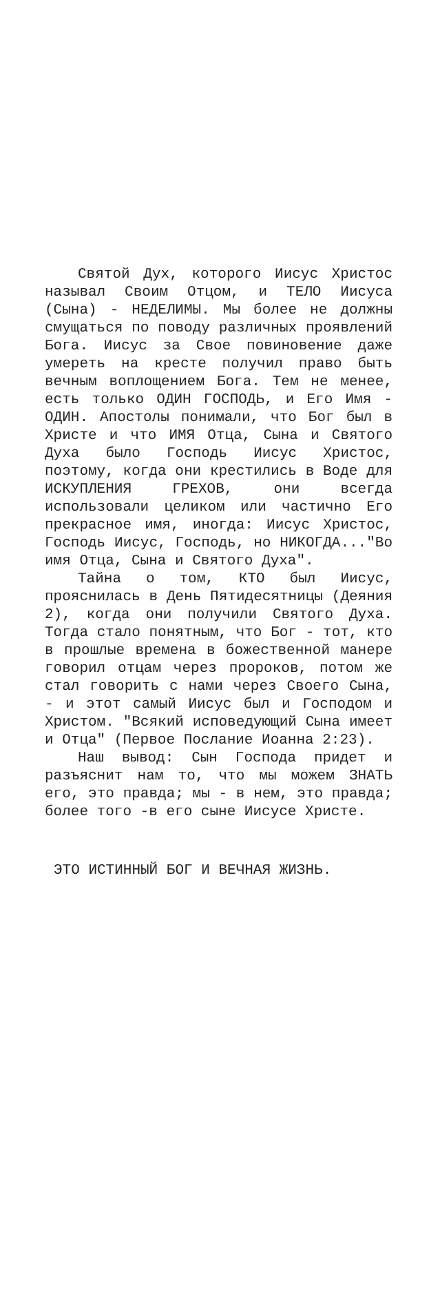Святой Дух, которого Иисус Христос называл Своим Отцом, и ТЕЛО Иисуса (Сына) - НЕДЕЛИМЫ. Мы более не должны смущаться по поводу различных проявлений Бога. Иисус за Свое повиновение даже умереть на кресте получил право быть вечным воплощением Бога. Тем не менее, есть только ОДИН ГОСПОДЬ, и Его Имя - ОДИН. Апостолы понимали, что Бог был в Христе и что ИМЯ Отца, Сына и Святого Духа было Господь Иисус Христос, поэтому, когда они крестились в Воде для ИСКУПЛЕНИЯ ГРЕХОВ, они всегда использовали целиком или частично Его прекрасное имя, иногда: Иисус Христос, Господь Иисус, Господь, но НИКОГДА..."Во имя Отца, Сына и Святого Духа".
Тайна о том, КТО был Иисус, прояснилась в День Пятидесятницы (Деяния 2), когда они получили Святого Духа. Тогда стало понятным, что Бог - тот, кто в прошлые времена в божественной манере говорил отцам через пророков, потом же стал говорить с нами через Своего Сына, - и этот самый Иисус был и Господом и Христом. "Всякий исповедующий Сына имеет и Отца" (Первое Послание Иоанна 2:23).
Наш вывод: Сын Господа придет и разъяснит нам то, что мы можем ЗНАТЬ его, это правда; мы - в нем, это правда; более того -в его сыне Иисусе Христе.
ЭТО ИСТИННЫЙ БОГ И ВЕЧНАЯ ЖИЗНЬ.